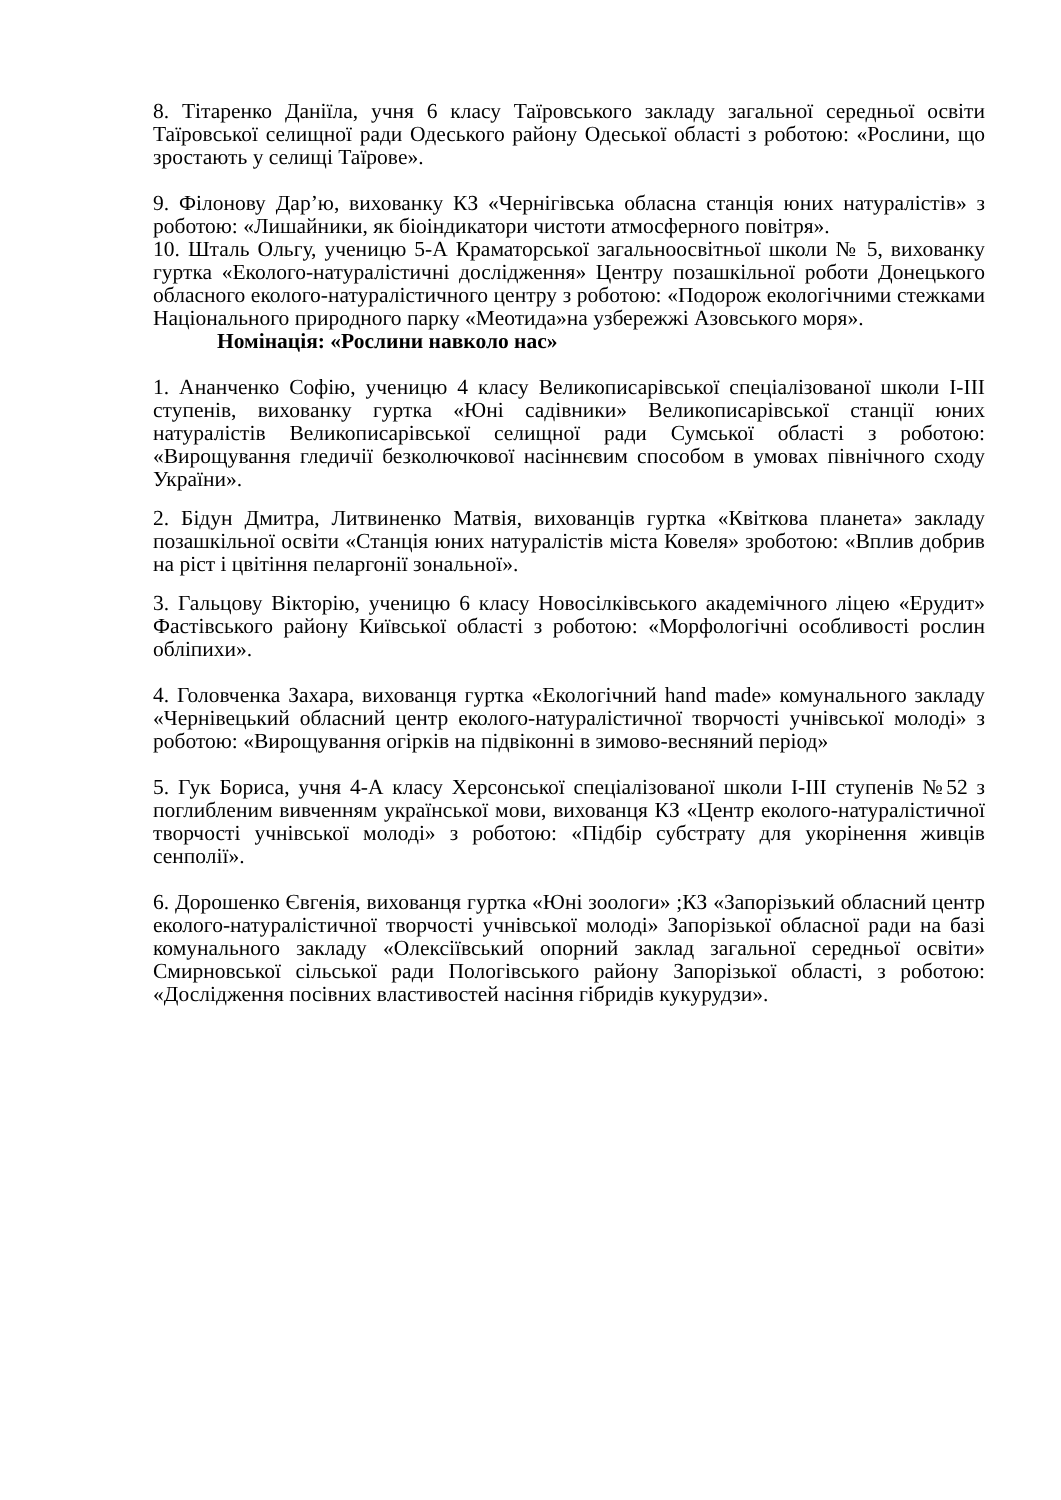8. Тітаренко Даніїла, учня 6 класу Таїровського закладу загальної середньої освіти Таїровської селищної ради Одеського району Одеської області з роботою: «Рослини, що зростають у селищі Таїрове».
9. Філонову Дар’ю, вихованку КЗ «Чернігівська обласна станція юних натуралістів» з роботою: «Лишайники, як біоіндикатори чистоти атмосферного повітря».
10. Шталь Ольгу, ученицю 5-А Краматорської загальноосвітньої школи № 5, вихованку гуртка «Еколого-натуралістичні дослідження» Центру позашкільної роботи Донецького обласного еколого-натуралістичного центру з роботою: «Подорож екологічними стежками Національного природного парку «Меотида»на узбережжі Азовського моря».
Номінація: «Рослини навколо нас»
1. Ананченко Софію, ученицю 4 класу Великописарівської спеціалізованої школи I-III ступенів, вихованку гуртка «Юні садівники» Великописарівської станції юних натуралістів Великописарівської селищної ради Сумської області з роботою: «Вирощування гледичії безколючкової насіннєвим способом в умовах північного сходу України».
2. Бідун Дмитра, Литвиненко Матвія, вихованців гуртка «Квіткова планета» закладу позашкільної освіти «Станція юних натуралістів міста Ковеля» зроботою: «Вплив добрив на ріст і цвітіння пеларгонії зональної».
3. Гальцову Вікторію, ученицю 6 класу Новосілківського академічного ліцею «Ерудит» Фастівського району Київської області з роботою: «Морфологічні особливості рослин обліпихи».
4. Головченка Захара, вихованця гуртка «Екологічний hand made» комунального закладу «Чернівецький обласний центр еколого-натуралістичної творчості учнівської молоді» з роботою: «Вирощування огірків на підвіконні в зимово-весняний період»
5. Гук Бориса, учня 4-А класу Херсонської спеціалізованої школи I-III ступенів №52 з поглибленим вивченням української мови, вихованця КЗ «Центр еколого-натуралістичної творчості учнівської молоді» з роботою: «Підбір субстрату для укорінення живців сенполії».
6. Дорошенко Євгенія, вихованця гуртка «Юні зоологи» ;КЗ «Запорізький обласний центр еколого-натуралістичної творчості учнівської молоді» Запорізької обласної ради на базі комунального закладу «Олексіївський опорний заклад загальної середньої освіти» Смирновської сільської ради Пологівського району Запорізької області, з роботою: «Дослідження посівних властивостей насіння гібридів кукурудзи».